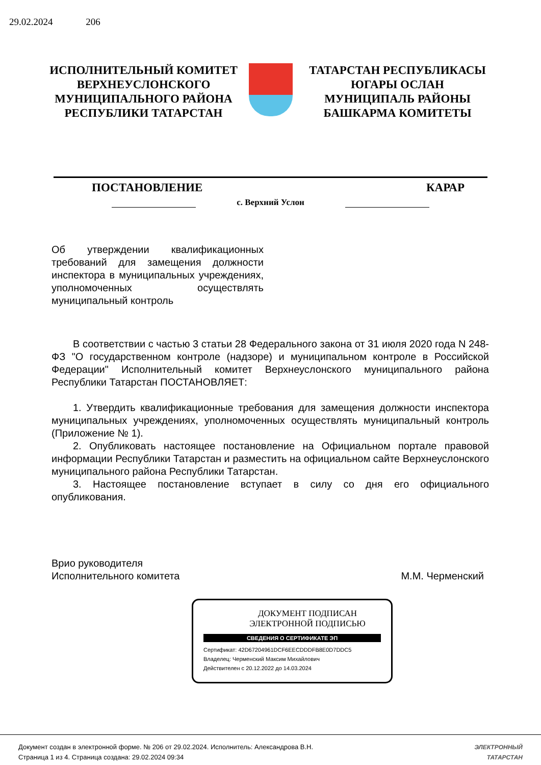29.02.2024 206
ИСПОЛНИТЕЛЬНЫЙ КОМИТЕТ
ВЕРХНЕУСЛОНСКОГО
МУНИЦИПАЛЬНОГО РАЙОНА
РЕСПУБЛИКИ ТАТАРСТАН
ТАТАРСТАН РЕСПУБЛИКАСЫ
ЮГАРЫ ОСЛАН
МУНИЦИПАЛЬ РАЙОНЫ
БАШКАРМА КОМИТЕТЫ
ПОСТАНОВЛЕНИЕ КАРАР
с. Верхний Услон
Об утверждении квалификационных требований для замещения должности инспектора в муниципальных учреждениях, уполномоченных осуществлять муниципальный контроль
В соответствии с частью 3 статьи 28 Федерального закона от 31 июля 2020 года N 248-ФЗ "О государственном контроле (надзоре) и муниципальном контроле в Российской Федерации" Исполнительный комитет Верхнеуслонского муниципального района Республики Татарстан ПОСТАНОВЛЯЕТ:
1. Утвердить квалификационные требования для замещения должности инспектора муниципальных учреждениях, уполномоченных осуществлять муниципальный контроль (Приложение № 1).
2. Опубликовать настоящее постановление на Официальном портале правовой информации Республики Татарстан и разместить на официальном сайте Верхнеуслонского муниципального района Республики Татарстан.
3. Настоящее постановление вступает в силу со дня его официального опубликования.
Врио руководителя
Исполнительного комитета
М.М. Черменский
ДОКУМЕНТ ПОДПИСАН
ЭЛЕКТРОННОЙ ПОДПИСЬЮ
СВЕДЕНИЯ О СЕРТИФИКАТЕ ЭП
Сертификат: 42D67204961DCF6EECDDDFB8E0D7DDC5
Владелец: Черменский Максим Михайлович
Действителен с 20.12.2022 до 14.03.2024
Документ создан в электронной форме. № 206 от 29.02.2024. Исполнитель: Александрова В.Н.
Страница 1 из 4. Страница создана: 29.02.2024 09:34
ЭЛЕКТРОННЫЙ
ТАТАРСТАН